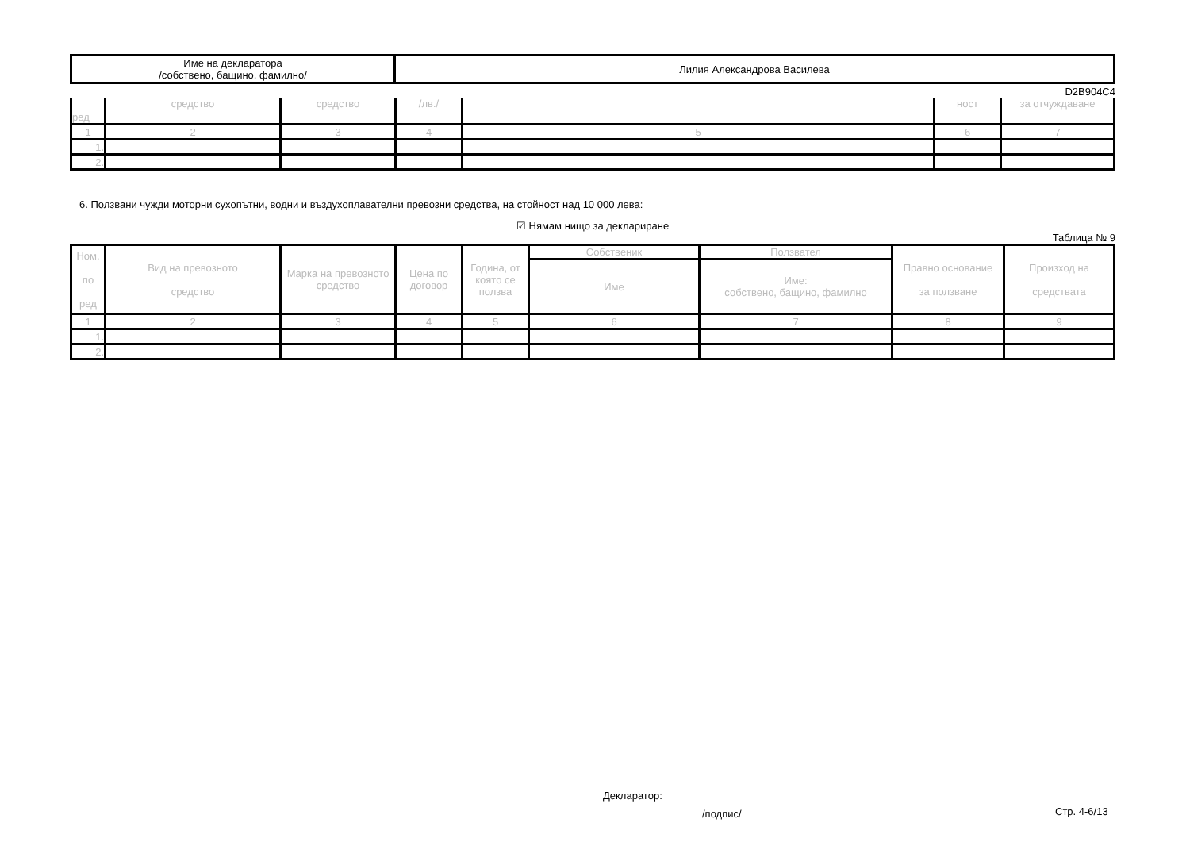| Име на декларатора /собствено, бащино, фамилно/ | Лилия Александрова Василева |
D2B904C4
| ред | средство | средство | /лв./ | | ност | за отчуждаване |
| --- | --- | --- | --- | --- | --- | --- |
| 1 | 2 | 3 | 4 | 5 | 6 | 7 |
| 1. | | | | | | |
| 2. | | | | | | |
6. Ползвани чужди моторни сухопътни, водни и въздухоплавателни превозни средства, на стойност над 10 000 лева:
☑ Нямам нищо за деклариране
Таблица № 9
| Ном. по ред | Вид на превозното средство | Марка на превозното средство | Цена по договор | Година, от която се ползва | Собственик | Ползвател | Правно основание за ползване | Произход на средствата |
| --- | --- | --- | --- | --- | --- | --- | --- | --- |
| | | | | | Име | Име: собствено, бащино, фамилно | | |
| 1 | 2 | 3 | 4 | 5 | 6 | 7 | 8 | 9 |
| 1. | | | | | | | | |
| 2. | | | | | | | | |
Декларатор:
/подпис/ Стр. 4-6/13